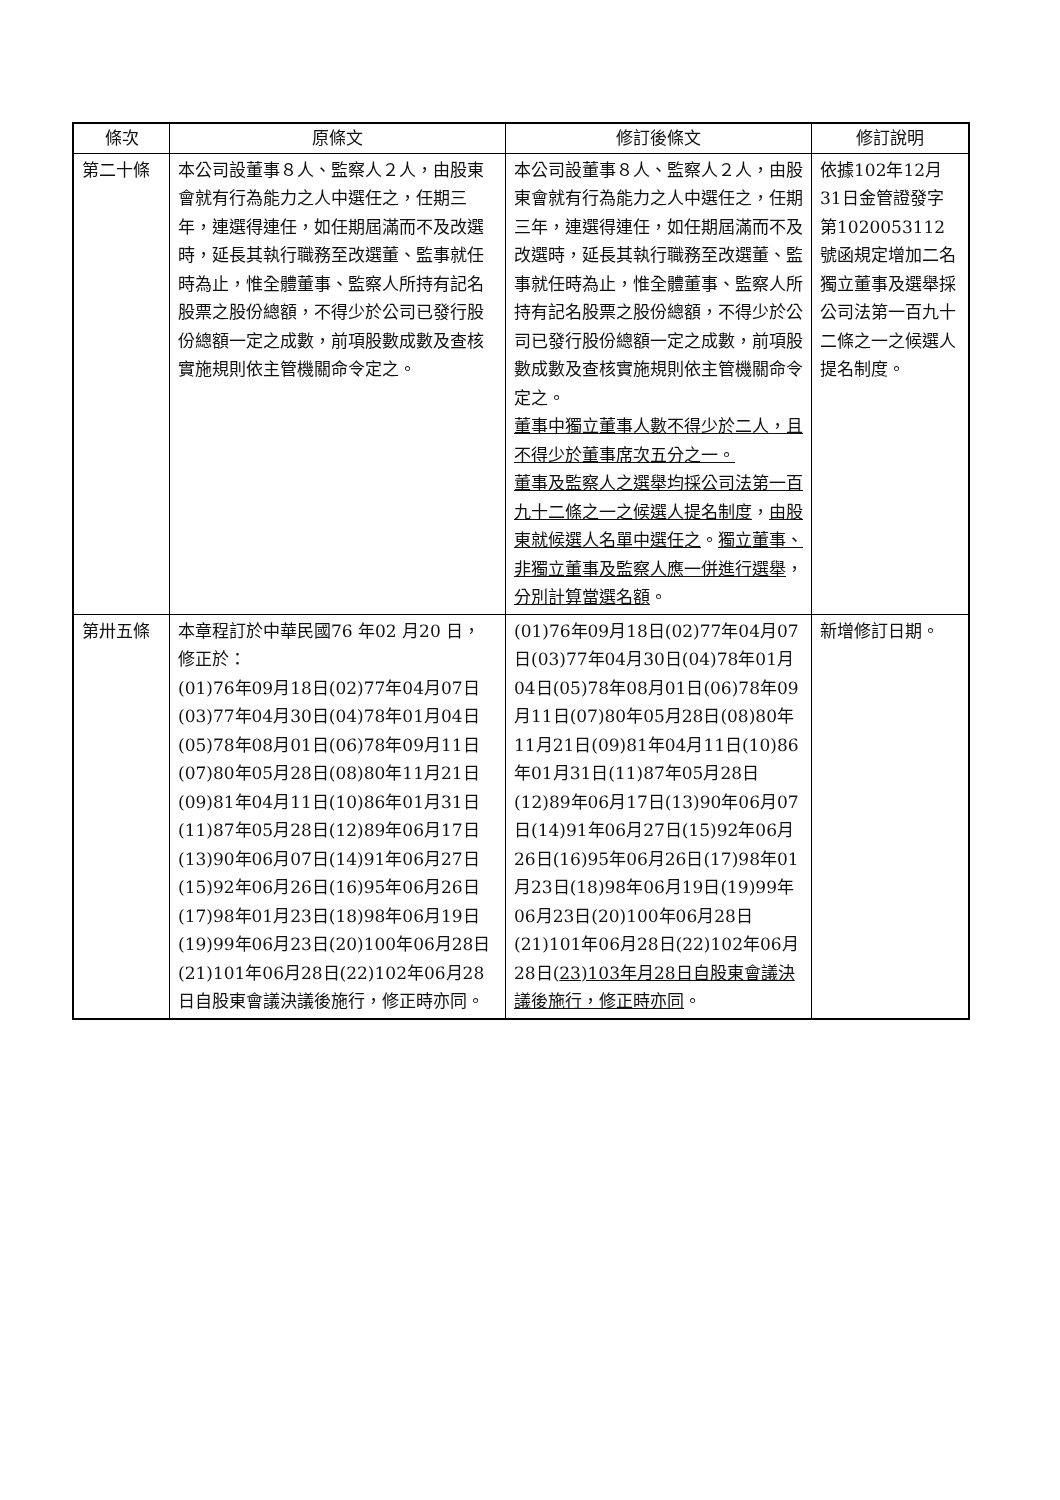| 條次 | 原條文 | 修訂後條文 | 修訂說明 |
| --- | --- | --- | --- |
| 第二十條 | 本公司設董事８人、監察人２人，由股東會就有行為能力之人中選任之，任期三年，連選得連任，如任期屆滿而不及改選時，延長其執行職務至改選董、監事就任時為止，惟全體董事、監察人所持有記名股票之股份總額，不得少於公司已發行股份總額一定之成數，前項股數成數及查核實施規則依主管機關命令定之。 | 本公司設董事８人、監察人２人，由股東會就有行為能力之人中選任之，任期三年，連選得連任，如任期屆滿而不及改選時，延長其執行職務至改選董、監事就任時為止，惟全體董事、監察人所持有記名股票之股份總額，不得少於公司已發行股份總額一定之成數，前項股數成數及查核實施規則依主管機關命令定之。 董事中獨立董事人數不得少於二人，且不得少於董事席次五分之一。 董事及監察人之選舉均採公司法第一百九十二條之一之候選人提名制度 ， 由股東就候選人名單中選任之 。 獨立董事、非獨立董事及監察人應一併進行選舉 ， 分別計算當選名額 。 | 依據102年12月31日金管證發字第1020053112號函規定增加二名獨立董事及選舉採公司法第一百九十二條之一之候選人提名制度。 |
| 第卅五條 | 本章程訂於中華民國76 年02 月20 日，修正於： (01)76年09月18日(02)77年04月07日(03)77年04月30日(04)78年01月04日(05)78年08月01日(06)78年09月11日(07)80年05月28日(08)80年11月21日(09)81年04月11日(10)86年01月31日(11)87年05月28日(12)89年06月17日(13)90年06月07日(14)91年06月27日(15)92年06月26日(16)95年06月26日(17)98年01月23日(18)98年06月19日(19)99年06月23日(20)100年06月28日(21)101年06月28日(22)102年06月28日自股東會議決議後施行，修正時亦同。 | (01)76年09月18日(02)77年04月07日(03)77年04月30日(04)78年01月04日(05)78年08月01日(06)78年09月11日(07)80年05月28日(08)80年11月21日(09)81年04月11日(10)86年01月31日(11)87年05月28日(12)89年06月17日(13)90年06月07日(14)91年06月27日(15)92年06月26日(16)95年06月26日(17)98年01月23日(18)98年06月19日(19)99年06月23日(20)100年06月28日(21)101年06月28日(22)102年06月28日( 23)103年月28日自股東會議決議後施行，修正時亦同 。 | 新增修訂日期。 |